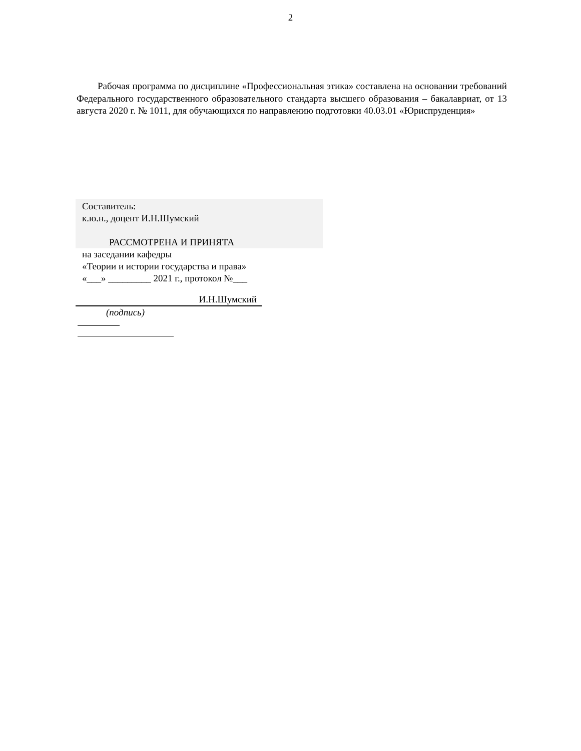2
Рабочая программа по дисциплине «Профессиональная этика» составлена на основании требований Федерального государственного образовательного стандарта высшего образования – бакалавриат, от 13 августа 2020 г. № 1011, для обучающихся по направлению подготовки 40.03.01 «Юриспруденция»
Составитель:
к.ю.н., доцент И.Н.Шумский
РАССМОТРЕНА И ПРИНЯТА
на заседании кафедры
«Теории и истории государства и права»
«___» _________ 2021 г., протокол №___
И.Н.Шумский
(подпись)